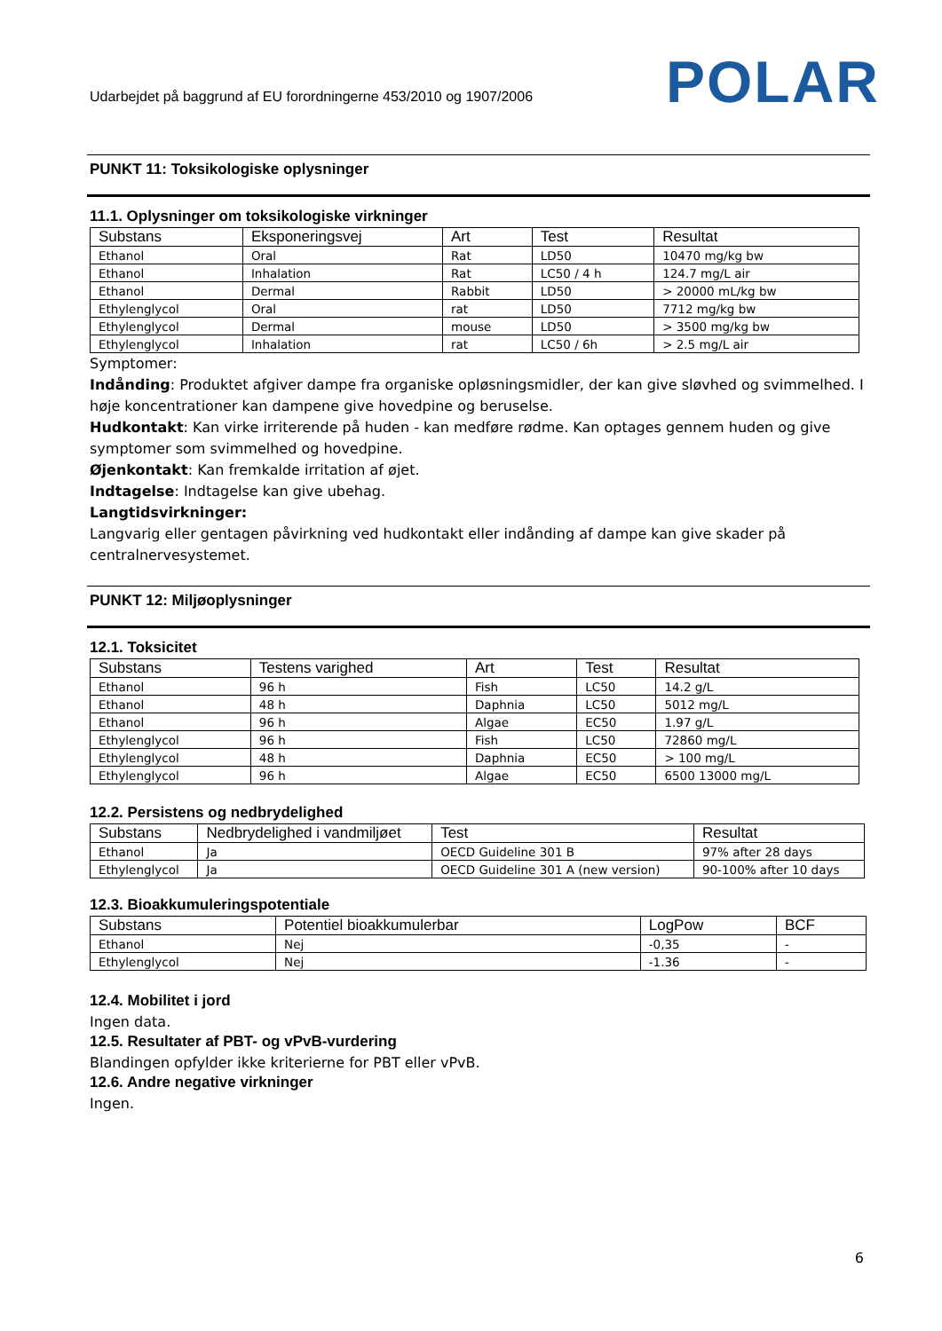Udarbejdet på baggrund af EU forordningerne 453/2010 og 1907/2006
POLAR
PUNKT 11: Toksikologiske oplysninger
11.1. Oplysninger om toksikologiske virkninger
| Substans | Eksponeringsvej | Art | Test | Resultat |
| --- | --- | --- | --- | --- |
| Ethanol | Oral | Rat | LD50 | 10470 mg/kg bw |
| Ethanol | Inhalation | Rat | LC50 / 4 h | 124.7 mg/L air |
| Ethanol | Dermal | Rabbit | LD50 | > 20000 mL/kg bw |
| Ethylenglycol | Oral | rat | LD50 | 7712 mg/kg bw |
| Ethylenglycol | Dermal | mouse | LD50 | > 3500 mg/kg bw |
| Ethylenglycol | Inhalation | rat | LC50 / 6h | > 2.5 mg/L air |
Symptomer:
Indånding: Produktet afgiver dampe fra organiske opløsningsmidler, der kan give sløvhed og svimmelhed. I høje koncentrationer kan dampene give hovedpine og beruselse.
Hudkontakt: Kan virke irriterende på huden - kan medføre rødme. Kan optages gennem huden og give symptomer som svimmelhed og hovedpine.
Øjenkontakt: Kan fremkalde irritation af øjet.
Indtagelse: Indtagelse kan give ubehag.
Langtidsvirkninger:
Langvarig eller gentagen påvirkning ved hudkontakt eller indånding af dampe kan give skader på centralnervesystemet.
PUNKT 12: Miljøoplysninger
12.1. Toksicitet
| Substans | Testens varighed | Art | Test | Resultat |
| --- | --- | --- | --- | --- |
| Ethanol | 96 h | Fish | LC50 | 14.2 g/L |
| Ethanol | 48 h | Daphnia | LC50 | 5012 mg/L |
| Ethanol | 96 h | Algae | EC50 | 1.97 g/L |
| Ethylenglycol | 96 h | Fish | LC50 | 72860 mg/L |
| Ethylenglycol | 48 h | Daphnia | EC50 | > 100 mg/L |
| Ethylenglycol | 96 h | Algae | EC50 | 6500 13000 mg/L |
12.2. Persistens og nedbrydelighed
| Substans | Nedbrydelighed i vandmiljøet | Test | Resultat |
| --- | --- | --- | --- |
| Ethanol | Ja | OECD Guideline 301 B | 97% after 28 days |
| Ethylenglycol | Ja | OECD Guideline 301 A (new version) | 90-100% after 10 days |
12.3. Bioakkumuleringspotentiale
| Substans | Potentiel bioakkumulerbar | LogPow | BCF |
| --- | --- | --- | --- |
| Ethanol | Nej | -0,35 | - |
| Ethylenglycol | Nej | -1.36 | - |
12.4. Mobilitet i jord
Ingen data.
12.5. Resultater af PBT- og vPvB-vurdering
Blandingen opfylder ikke kriterierne for PBT eller vPvB.
12.6. Andre negative virkninger
Ingen.
6